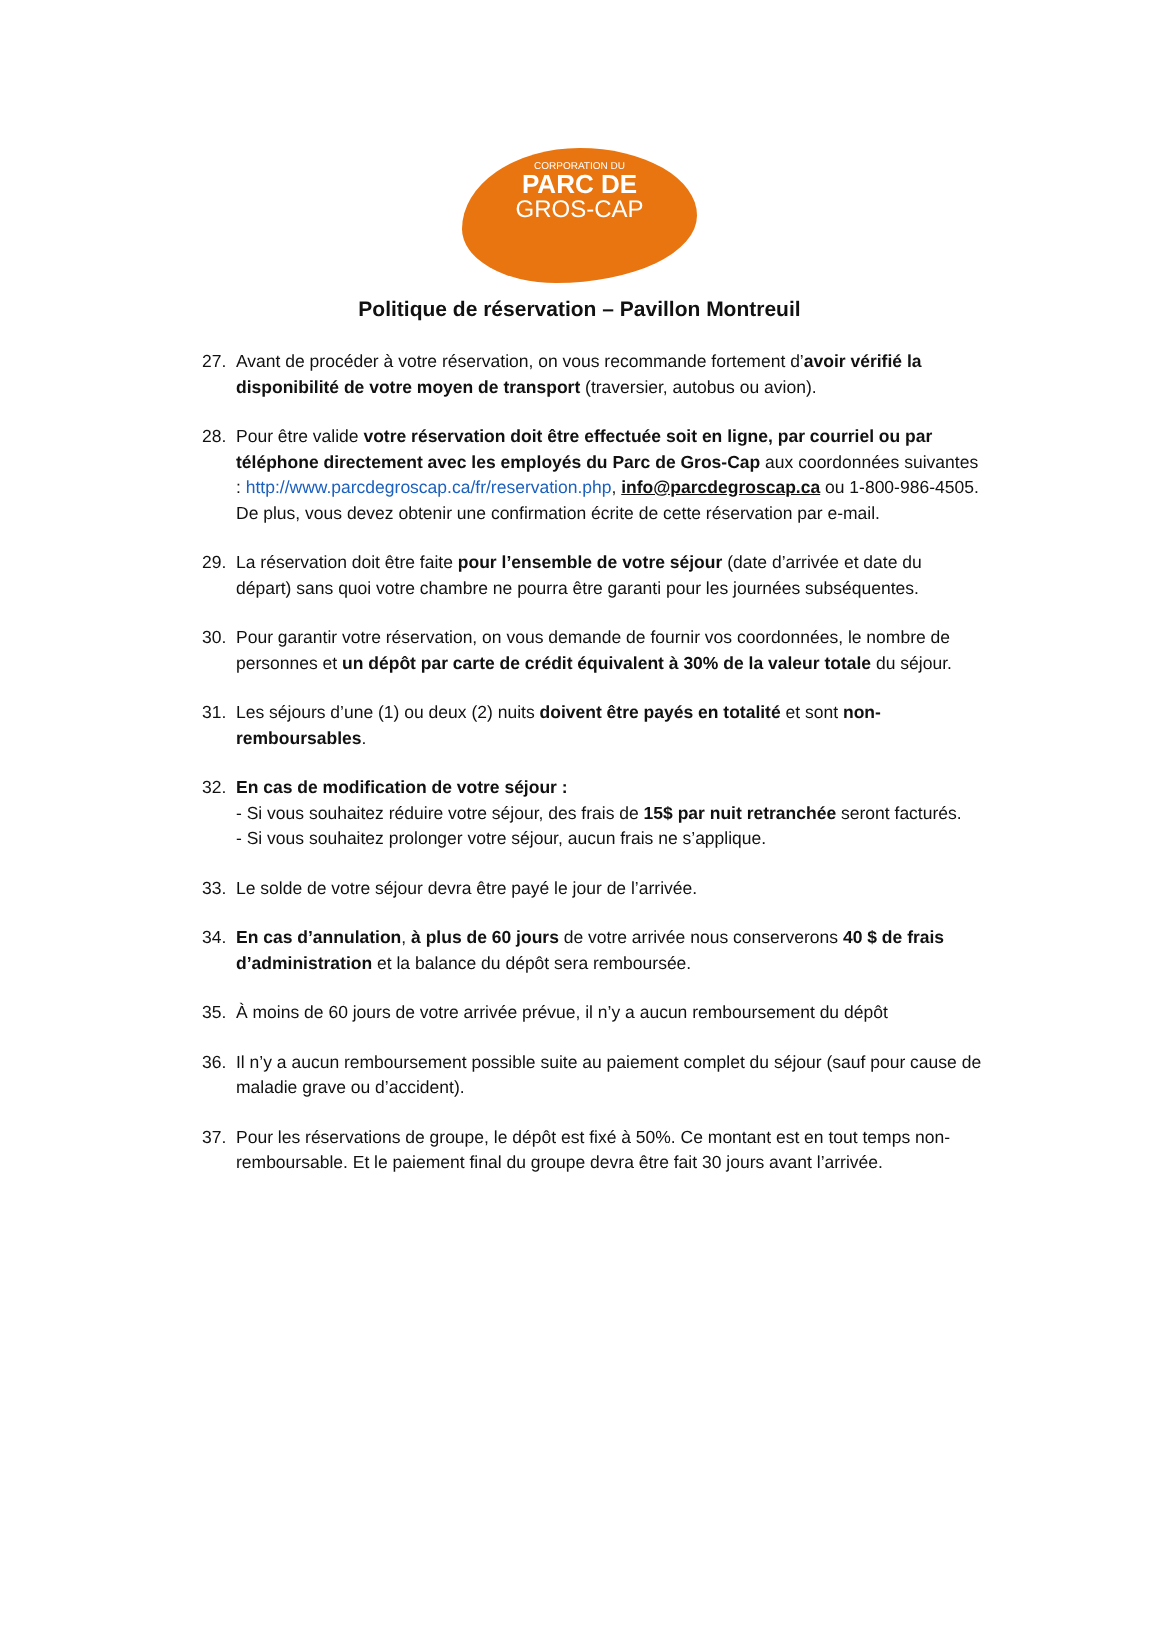CORPORATION DU
PARC DE
GROS-CAP
Politique de réservation – Pavillon Montreuil
27. Avant de procéder à votre réservation, on vous recommande fortement d’avoir vérifié la disponibilité de votre moyen de transport (traversier, autobus ou avion).
28. Pour être valide votre réservation doit être effectuée soit en ligne, par courriel ou par téléphone directement avec les employés du Parc de Gros-Cap aux coordonnées suivantes : http://www.parcdegroscap.ca/fr/reservation.php, info@parcdegroscap.ca ou 1-800-986-4505.
De plus, vous devez obtenir une confirmation écrite de cette réservation par e-mail.
29. La réservation doit être faite pour l’ensemble de votre séjour (date d’arrivée et date du départ) sans quoi votre chambre ne pourra être garanti pour les journées subséquentes.
30. Pour garantir votre réservation, on vous demande de fournir vos coordonnées, le nombre de personnes et un dépôt par carte de crédit équivalent à 30% de la valeur totale du séjour.
31. Les séjours d’une (1) ou deux (2) nuits doivent être payés en totalité et sont non-remboursables.
32. En cas de modification de votre séjour :
- Si vous souhaitez réduire votre séjour, des frais de 15$ par nuit retranchée seront facturés.
- Si vous souhaitez prolonger votre séjour, aucun frais ne s’applique.
33. Le solde de votre séjour devra être payé le jour de l’arrivée.
34. En cas d’annulation, à plus de 60 jours de votre arrivée nous conserverons 40 $ de frais d’administration et la balance du dépôt sera remboursée.
35. À moins de 60 jours de votre arrivée prévue, il n’y a aucun remboursement du dépôt
36. Il n’y a aucun remboursement possible suite au paiement complet du séjour (sauf pour cause de maladie grave ou d’accident).
37. Pour les réservations de groupe, le dépôt est fixé à 50%. Ce montant est en tout temps non-remboursable. Et le paiement final du groupe devra être fait 30 jours avant l’arrivée.